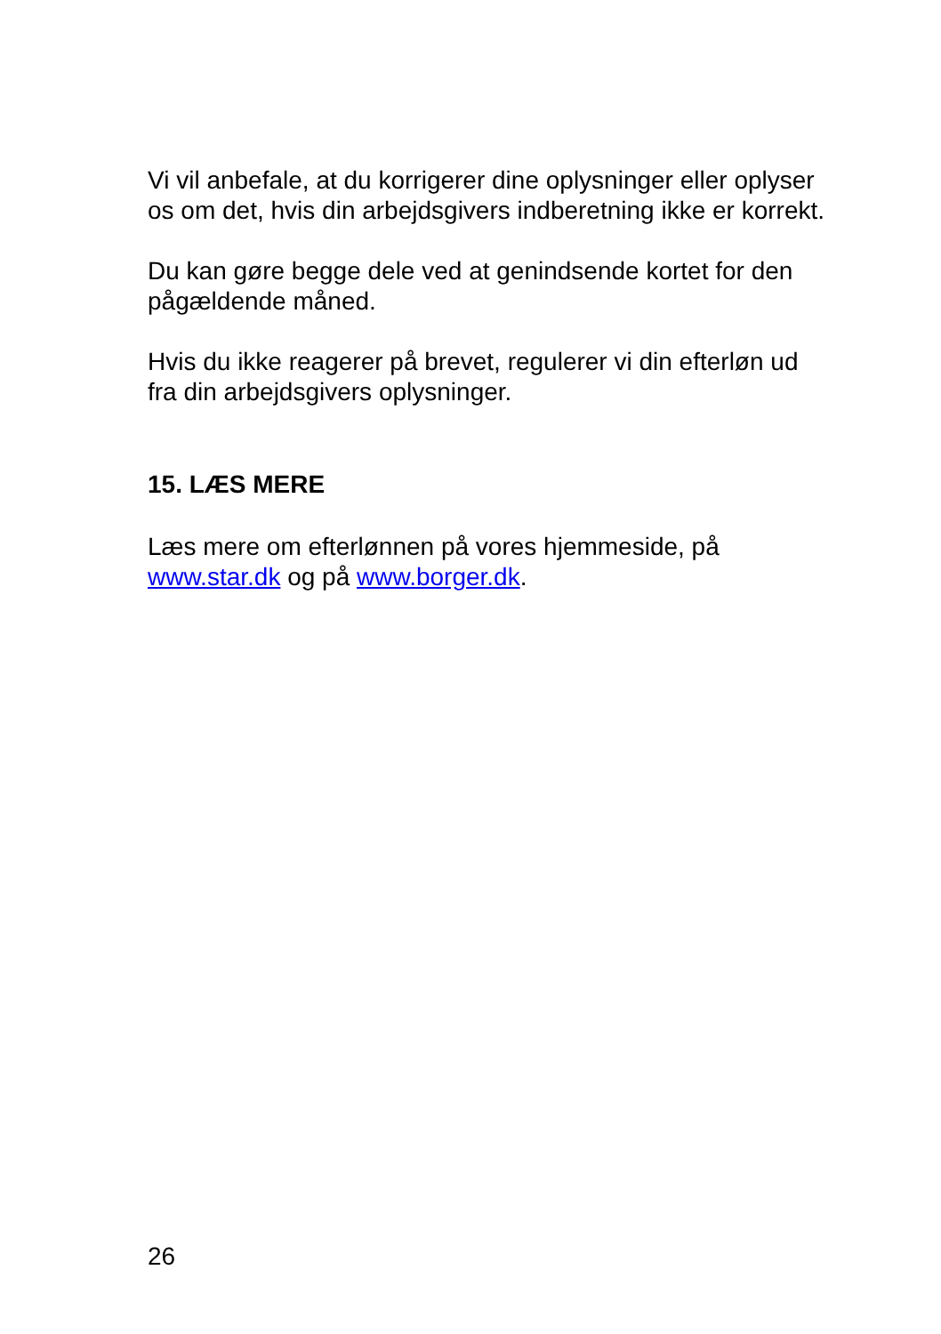Vi vil anbefale, at du korrigerer dine oplysninger eller oplyser
os om det, hvis din arbejdsgivers indberetning ikke er korrekt.
Du kan gøre begge dele ved at genindsende kortet for den
pågældende måned.
Hvis du ikke reagerer på brevet, regulerer vi din efterløn ud
fra din arbejdsgivers oplysninger.
15. LÆS MERE
Læs mere om efterlønnen på vores hjemmeside, på
www.star.dk og på www.borger.dk.
26